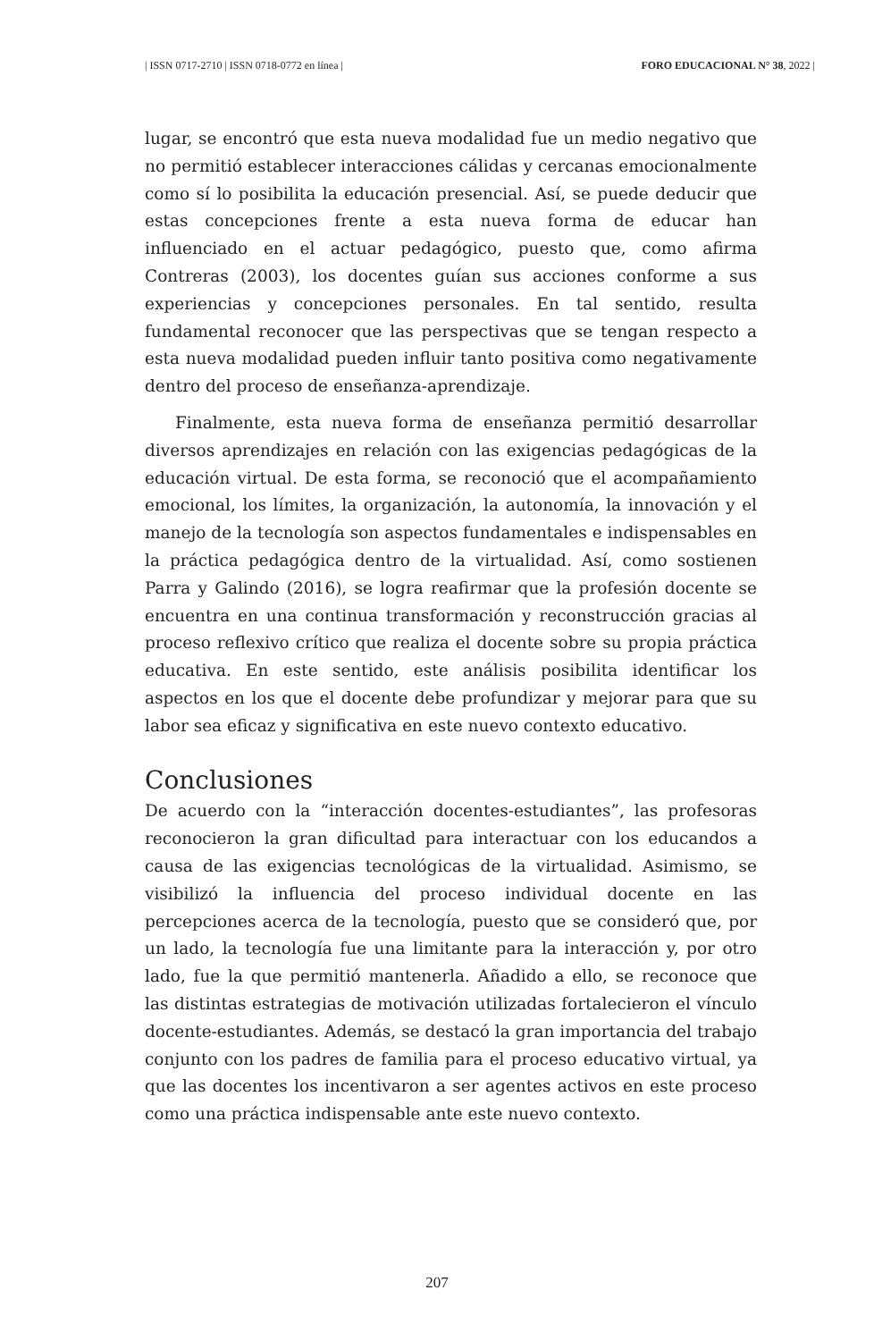| ISSN 0717-2710 | ISSN 0718-0772 en línea | FORO EDUCACIONAL N° 38, 2022 |
lugar, se encontró que esta nueva modalidad fue un medio negativo que no permitió establecer interacciones cálidas y cercanas emocionalmente como sí lo posibilita la educación presencial. Así, se puede deducir que estas concepciones frente a esta nueva forma de educar han influenciado en el actuar pedagógico, puesto que, como afirma Contreras (2003), los docentes guían sus acciones conforme a sus experiencias y concepciones personales. En tal sentido, resulta fundamental reconocer que las perspectivas que se tengan respecto a esta nueva modalidad pueden influir tanto positiva como negativamente dentro del proceso de enseñanza-aprendizaje.
Finalmente, esta nueva forma de enseñanza permitió desarrollar diversos aprendizajes en relación con las exigencias pedagógicas de la educación virtual. De esta forma, se reconoció que el acompañamiento emocional, los límites, la organización, la autonomía, la innovación y el manejo de la tecnología son aspectos fundamentales e indispensables en la práctica pedagógica dentro de la virtualidad. Así, como sostienen Parra y Galindo (2016), se logra reafirmar que la profesión docente se encuentra en una continua transformación y reconstrucción gracias al proceso reflexivo crítico que realiza el docente sobre su propia práctica educativa. En este sentido, este análisis posibilita identificar los aspectos en los que el docente debe profundizar y mejorar para que su labor sea eficaz y significativa en este nuevo contexto educativo.
Conclusiones
De acuerdo con la “interacción docentes-estudiantes”, las profesoras reconocieron la gran dificultad para interactuar con los educandos a causa de las exigencias tecnológicas de la virtualidad. Asimismo, se visibilizó la influencia del proceso individual docente en las percepciones acerca de la tecnología, puesto que se consideró que, por un lado, la tecnología fue una limitante para la interacción y, por otro lado, fue la que permitió mantenerla. Añadido a ello, se reconoce que las distintas estrategias de motivación utilizadas fortalecieron el vínculo docente-estudiantes. Además, se destacó la gran importancia del trabajo conjunto con los padres de familia para el proceso educativo virtual, ya que las docentes los incentivaron a ser agentes activos en este proceso como una práctica indispensable ante este nuevo contexto.
207